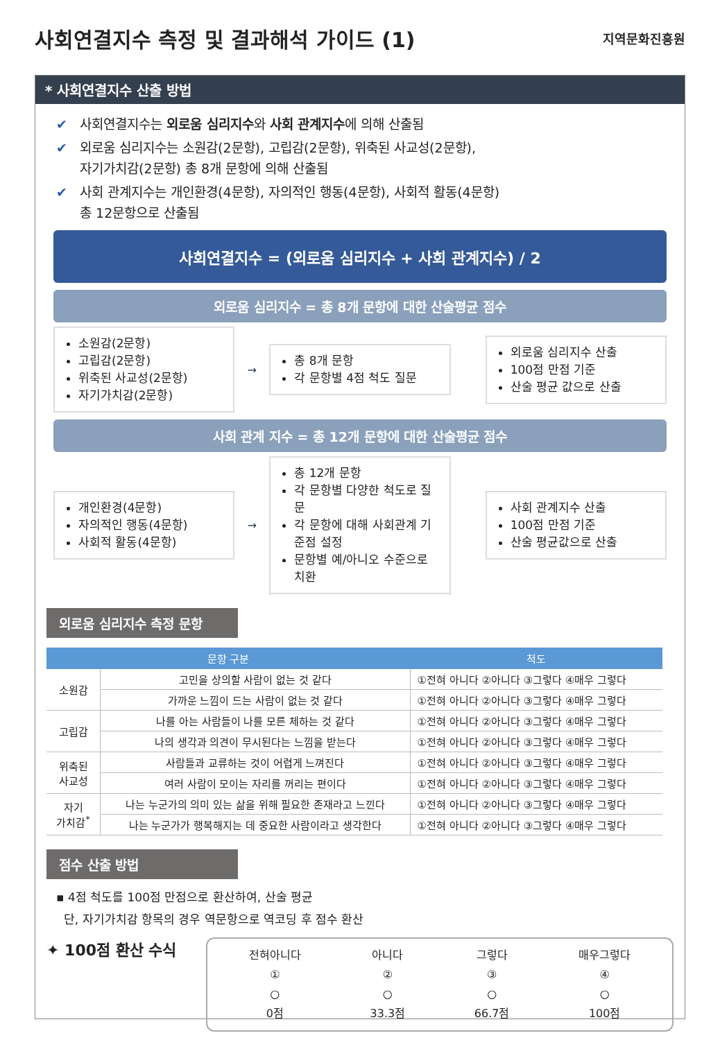사회연결지수 측정 및 결과해석 가이드 (1)
지역문화진흥원
* 사회연결지수 산출 방법
✔ 사회연결지수는 외로움 심리지수와 사회 관계지수에 의해 산출됨
✔ 외로움 심리지수는 소원감(2문항), 고립감(2문항), 위축된 사교성(2문항),
자기가치감(2문항) 총 8개 문항에 의해 산출됨
✔ 사회 관계지수는 개인환경(4문항), 자의적인 행동(4문항), 사회적 활동(4문항)
총 12문항으로 산출됨
사회연결지수 = (외로움 심리지수 + 사회 관계지수) / 2
외로움 심리지수 = 총 8개 문항에 대한 산술평균 점수
소원감(2문항)
고립감(2문항)
위축된 사교성(2문항)
자기가치감(2문항)
→
총 8개 문항
각 문항별 4점 척도 질문
외로움 심리지수 산출
100점 만점 기준
산술 평균 값으로 산출
사회 관계 지수 = 총 12개 문항에 대한 산술평균 점수
개인환경(4문항)
자의적인 행동(4문항)
사회적 활동(4문항)
→
총 12개 문항
각 문항별 다양한 척도로 질문
각 문항에 대해 사회관계 기준점 설정
문항별 예/아니오 수준으로 치환
사회 관계지수 산출
100점 만점 기준
산술 평균값으로 산출
외로움 심리지수 측정 문항
| 문항 구분 | | 척도 |
| --- | --- | --- |
| 소원감 | 고민을 상의할 사람이 없는 것 같다 | ①전혀 아니다 ②아니다 ③그렇다 ④매우 그렇다 |
| | 가까운 느낌이 드는 사람이 없는 것 같다 | ①전혀 아니다 ②아니다 ③그렇다 ④매우 그렇다 |
| 고립감 | 나를 아는 사람들이 나를 모른 체하는 것 같다 | ①전혀 아니다 ②아니다 ③그렇다 ④매우 그렇다 |
| | 나의 생각과 의견이 무시된다는 느낌을 받는다 | ①전혀 아니다 ②아니다 ③그렇다 ④매우 그렇다 |
| 위축된 사교성 | 사람들과 교류하는 것이 어렵게 느껴진다 | ①전혀 아니다 ②아니다 ③그렇다 ④매우 그렇다 |
| | 여러 사람이 모이는 자리를 꺼리는 편이다 | ①전혀 아니다 ②아니다 ③그렇다 ④매우 그렇다 |
| 자기 가치감<sup>*</sup> | 나는 누군가의 의미 있는 삶을 위해 필요한 존재라고 느낀다 | ①전혀 아니다 ②아니다 ③그렇다 ④매우 그렇다 |
| | 나는 누군가가 행복해지는 데 중요한 사람이라고 생각한다 | ①전혀 아니다 ②아니다 ③그렇다 ④매우 그렇다 |
점수 산출 방법
▪ 4점 척도를 100점 만점으로 환산하여, 산술 평균
단, 자기가치감 항목의 경우 역문항으로 역코딩 후 점수 환산
✦ 100점 환산 수식
전혀아니다
①
○
0점
아니다
②
○
33.3점
그렇다
③
○
66.7점
매우그렇다
④
○
100점